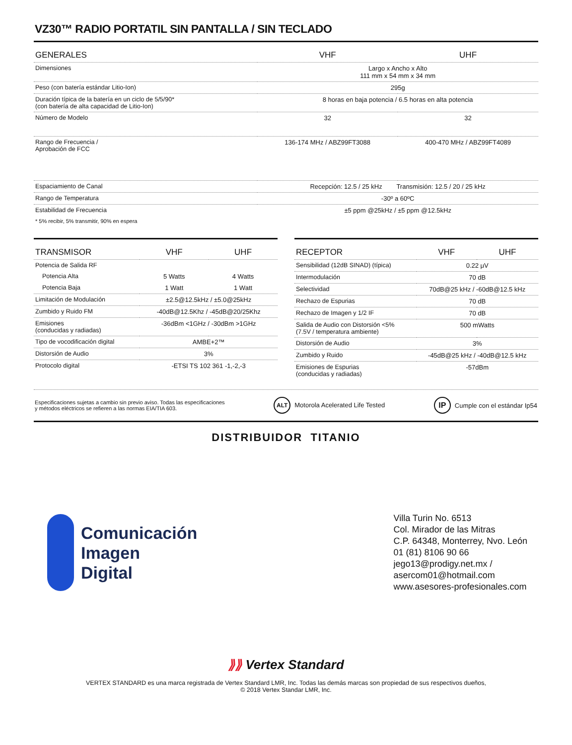VZ30™ RADIO PORTATIL SIN PANTALLA / SIN TECLADO
| GENERALES | VHF | UHF |
| --- | --- | --- |
| Dimensiones | Largo x Ancho x Alto 111 mm x 54 mm x 34 mm | |
| Peso (con batería estándar Litio-Ion) | 295g | |
| Duración típica de la batería en un ciclo de 5/5/90* (con batería de alta capacidad de Litio-Ion) | 8 horas en baja potencia / 6.5 horas en alta potencia | |
| Número de Modelo | 32 | 32 |
| Rango de Frecuencia / Aprobación de FCC | 136-174 MHz / ABZ99FT3088 | 400-470 MHz / ABZ99FT4089 |
| Espaciamiento de Canal | Recepción: 12.5 / 25 kHz Transmisión: 12.5 / 20 / 25 kHz | |
| Rango de Temperatura | -30º a 60ºC | |
| Estabilidad de Frecuencia | ±5 ppm @25kHz / ±5 ppm @12.5kHz | |
| * 5% recibir, 5% transmitir, 90% en espera | | |
| TRANSMISOR | VHF | UHF |
| --- | --- | --- |
| Potencia de Salida RF | | |
| Potencia Alta | 5 Watts | 4 Watts |
| Potencia Baja | 1 Watt | 1 Watt |
| Limitación de Modulación | ±2.5@12.5kHz / ±5.0@25kHz | |
| Zumbido y Ruido FM | -40dB@12.5Khz / -45dB@20/25Khz | |
| Emisiones (conducidas y radiadas) | -36dBm <1GHz / -30dBm >1GHz | |
| Tipo de vocodificación digital | AMBE+2™ | |
| Distorsión de Audio | 3% | |
| Protocolo digital | -ETSI TS 102 361 -1,-2,-3 | |
| RECEPTOR | VHF | UHF |
| --- | --- | --- |
| Sensibilidad (12dB SINAD) (típica) | 0.22 μV | |
| Intermodulación | 70 dB | |
| Selectividad | 70dB@25 kHz / -60dB@12.5 kHz | |
| Rechazo de Espurias | 70 dB | |
| Rechazo de Imagen y 1/2 IF | 70 dB | |
| Salida de Audio con Distorsión <5% (7.5V / temperatura ambiente) | 500 mWatts | |
| Distorsión de Audio | 3% | |
| Zumbido y Ruido | -45dB@25 kHz / -40dB@12.5 kHz | |
| Emisiones de Espurias (conducidas y radiadas) | -57dBm | |
Especificaciones sujetas a cambio sin previo aviso. Todas las especificaciones
y métodos eléctricos se refieren a las normas EIA/TIA 603.
ALT Motorola Acelerated Life Tested
IP Cumple con el estándar Ip54
DISTRIBUIDOR TITANIO
Comunicación
Imagen
Digital
Villa Turin No. 6513
Col. Mirador de las Mitras
C.P. 64348, Monterrey, Nvo. León
01 (81) 8106 90 66
jego13@prodigy.net.mx /
asercom01@hotmail.com
www.asesores-profesionales.com
⟫⟫ Vertex Standard
VERTEX STANDARD es una marca registrada de Vertex Standard LMR, Inc. Todas las demás marcas son propiedad de sus respectivos dueños,
© 2018 Vertex Standar LMR, Inc.